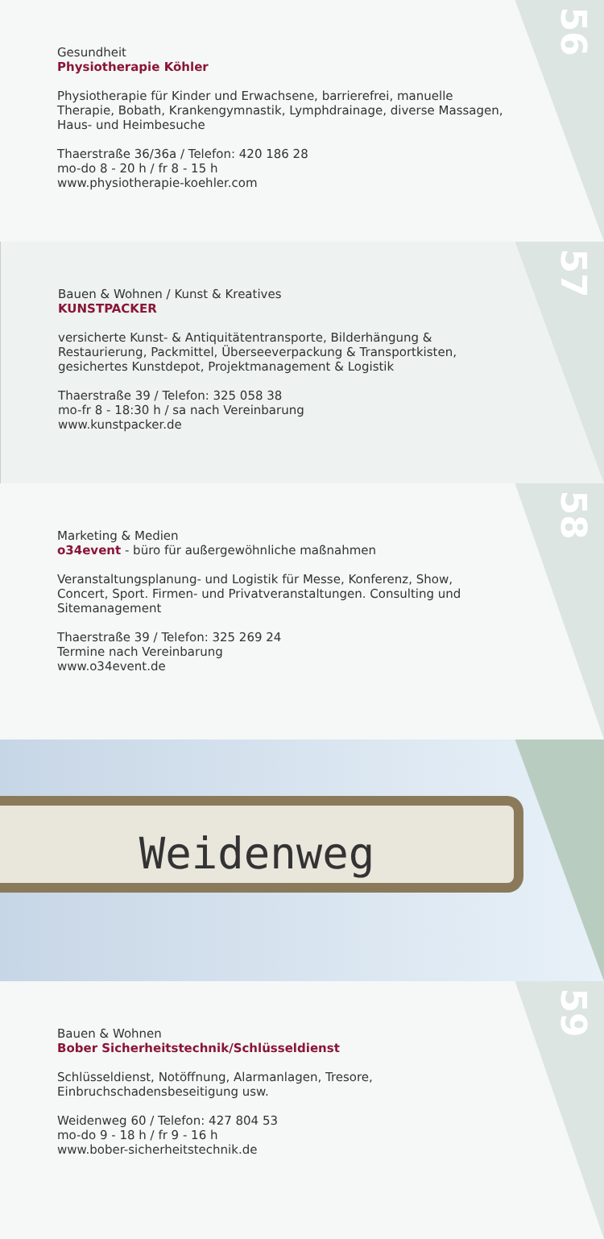56
Gesundheit
Physiotherapie Köhler
Physiotherapie für Kinder und Erwachsene, barrierefrei, manuelle Therapie, Bobath, Krankengymnastik, Lymphdrainage, diverse Massagen, Haus- und Heimbesuche
Thaerstraße 36/36a / Telefon: 420 186 28
mo-do 8 - 20 h / fr 8 - 15 h
www.physiotherapie-koehler.com
57
Bauen & Wohnen / Kunst & Kreatives
KUNSTPACKER
versicherte Kunst- & Antiquitätentransporte, Bilderhängung & Restaurierung, Packmittel, Überseeverpackung & Transportkisten, gesichertes Kunstdepot, Projektmanagement & Logistik
Thaerstraße 39 / Telefon: 325 058 38
mo-fr 8 - 18:30 h / sa nach Vereinbarung
www.kunstpacker.de
58
Marketing & Medien
o34event - büro für außergewöhnliche maßnahmen
Veranstaltungsplanung- und Logistik für Messe, Konferenz, Show, Concert, Sport. Firmen- und Privatveranstaltungen. Consulting und Sitemanagement
Thaerstraße 39 / Telefon: 325 269 24
Termine nach Vereinbarung
www.o34event.de
Weidenweg
59
Bauen & Wohnen
Bober Sicherheitstechnik/Schlüsseldienst
Schlüsseldienst, Notöffnung, Alarmanlagen, Tresore, Einbruchschadensbeseitigung usw.
Weidenweg 60 / Telefon: 427 804 53
mo-do 9 - 18 h / fr 9 - 16 h
www.bober-sicherheitstechnik.de